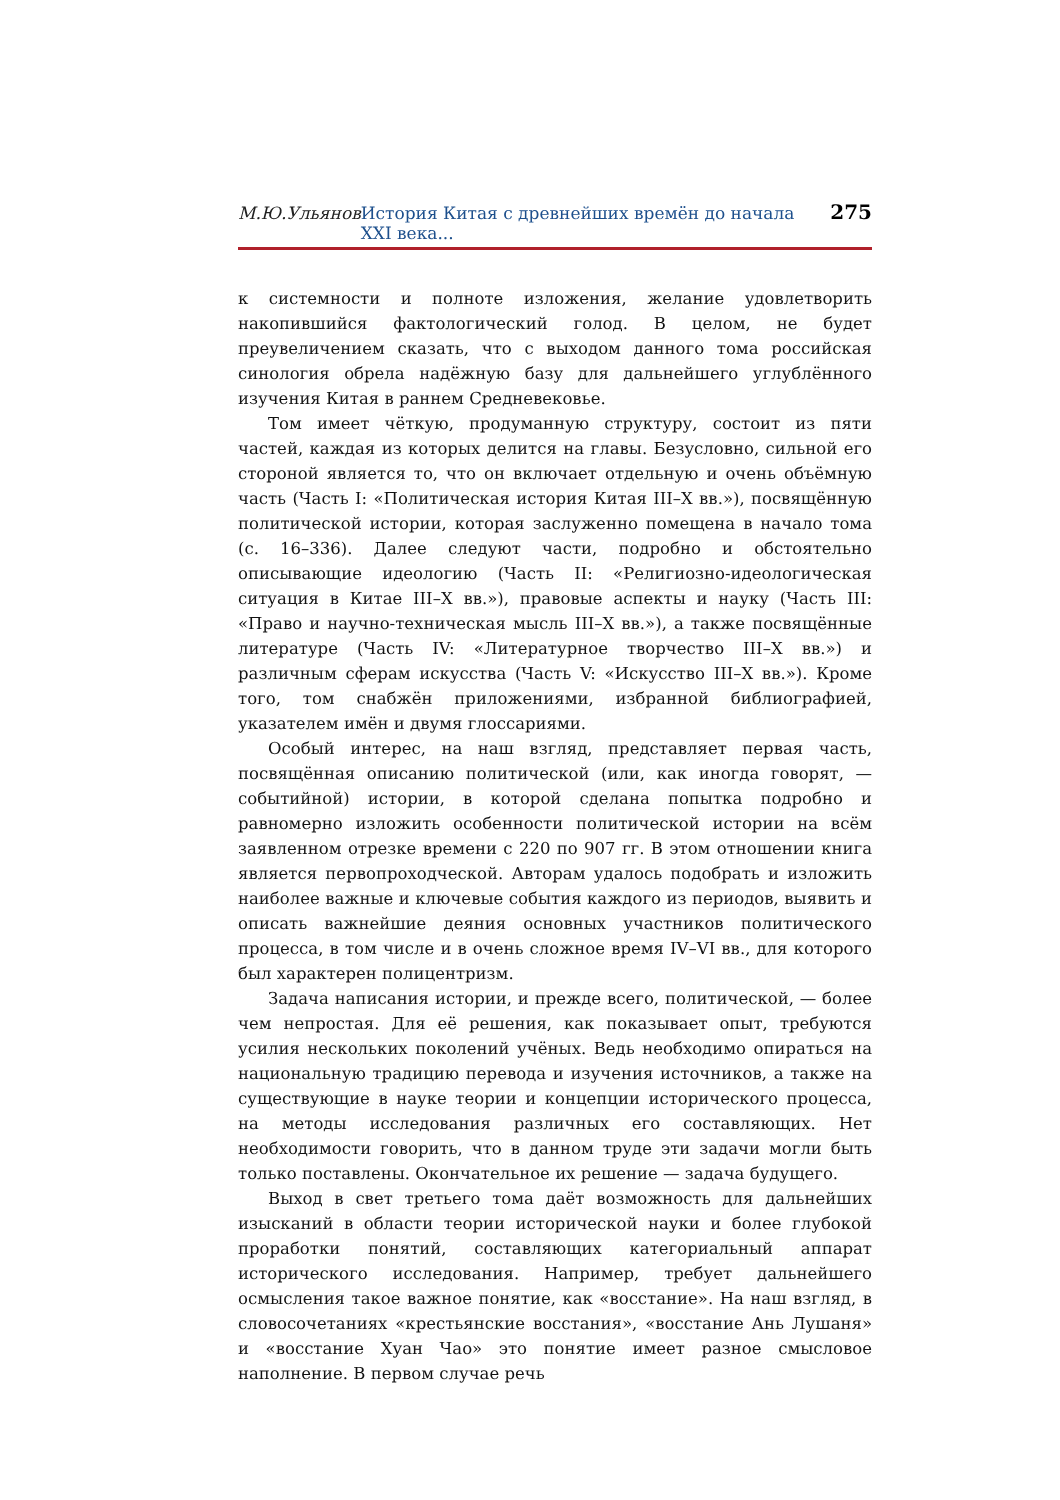М.Ю.Ульянов История Китая с древнейших времён до начала XXI века... 275
к системности и полноте изложения, желание удовлетворить накопившийся фактологический голод. В целом, не будет преувеличением сказать, что с выходом данного тома российская синология обрела надёжную базу для дальнейшего углублённого изучения Китая в раннем Средневековье.
Том имеет чёткую, продуманную структуру, состоит из пяти частей, каждая из которых делится на главы. Безусловно, сильной его стороной является то, что он включает отдельную и очень объёмную часть (Часть I: «Политическая история Китая III–X вв.»), посвящённую политической истории, которая заслуженно помещена в начало тома (с. 16–336). Далее следуют части, подробно и обстоятельно описывающие идеологию (Часть II: «Религиозно-идеологическая ситуация в Китае III–X вв.»), правовые аспекты и науку (Часть III: «Право и научно-техническая мысль III–X вв.»), а также посвящённые литературе (Часть IV: «Литературное творчество III–X вв.») и различным сферам искусства (Часть V: «Искусство III–X вв.»). Кроме того, том снабжён приложениями, избранной библиографией, указателем имён и двумя глоссариями.
Особый интерес, на наш взгляд, представляет первая часть, посвящённая описанию политической (или, как иногда говорят, — событийной) истории, в которой сделана попытка подробно и равномерно изложить особенности политической истории на всём заявленном отрезке времени с 220 по 907 гг. В этом отношении книга является первопроходческой. Авторам удалось подобрать и изложить наиболее важные и ключевые события каждого из периодов, выявить и описать важнейшие деяния основных участников политического процесса, в том числе и в очень сложное время IV–VI вв., для которого был характерен полицентризм.
Задача написания истории, и прежде всего, политической, — более чем непростая. Для её решения, как показывает опыт, требуются усилия нескольких поколений учёных. Ведь необходимо опираться на национальную традицию перевода и изучения источников, а также на существующие в науке теории и концепции исторического процесса, на методы исследования различных его составляющих. Нет необходимости говорить, что в данном труде эти задачи могли быть только поставлены. Окончательное их решение — задача будущего.
Выход в свет третьего тома даёт возможность для дальнейших изысканий в области теории исторической науки и более глубокой проработки понятий, составляющих категориальный аппарат исторического исследования. Например, требует дальнейшего осмысления такое важное понятие, как «восстание». На наш взгляд, в словосочетаниях «крестьянские восстания», «восстание Ань Лушаня» и «восстание Хуан Чао» это понятие имеет разное смысловое наполнение. В первом случае речь